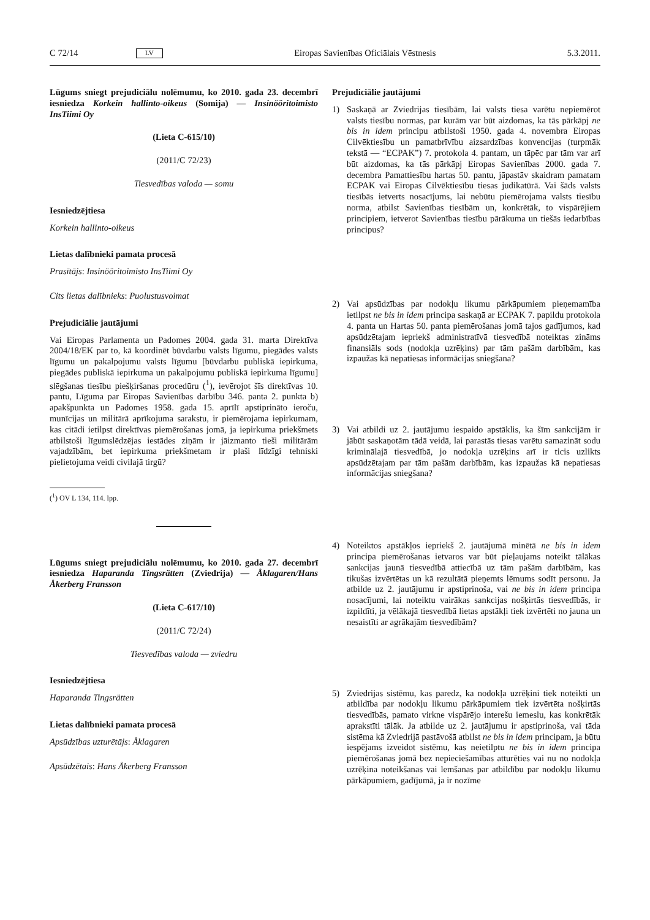C 72/14 LV Eiropas Savienības Oficiālais Vēstnesis 5.3.2011.
Lūgums sniegt prejudiciālu nolēmumu, ko 2010. gada 23. decembrī iesniedza Korkein hallinto-oikeus (Somija) — Insinööritoimisto InsTiimi Oy
(Lieta C-615/10)
(2011/C 72/23)
Tiesvedības valoda — somu
Iesniedzējtiesa
Korkein hallinto-oikeus
Lietas dalībnieki pamata procesā
Prasītājs: Insinööritoimisto InsTiimi Oy
Cits lietas dalībnieks: Puolustusvoimat
Prejudiciālie jautājumi
Vai Eiropas Parlamenta un Padomes 2004. gada 31. marta Direktīva 2004/18/EK par to, kā koordinēt būvdarbu valsts līgumu, piegādes valsts līgumu un pakalpojumu valsts līgumu [būvdarbu publiskā iepirkuma, piegādes publiskā iepirkuma un pakalpojumu publiskā iepirkuma līgumu] slēgšanas tiesību piešķiršanas procedūru (<sup>1</sup>), ievērojot šīs direktīvas 10. pantu, Līguma par Eiropas Savienības darbību 346. panta 2. punkta b) apakšpunkta un Padomes 1958. gada 15. aprīlī apstiprināto ieroču, munīcijas un militārā aprīkojuma sarakstu, ir piemērojama iepirkumam, kas citādi ietilpst direktīvas piemērošanas jomā, ja iepirkuma priekšmets atbilstoši līgumslēdzējas iestādes ziņām ir jāizmanto tieši militārām vajadzībām, bet iepirkuma priekšmetam ir plaši līdzīgi tehniski pielietojuma veidi civilajā tirgū?
(<sup>1</sup>) OV L 134, 114. lpp.
Lūgums sniegt prejudiciālu nolēmumu, ko 2010. gada 27. decembrī iesniedza Haparanda Tingsrätten (Zviedrija) — Åklagaren/Hans Åkerberg Fransson
(Lieta C-617/10)
(2011/C 72/24)
Tiesvedības valoda — zviedru
Iesniedzējtiesa
Haparanda Tingsrätten
Lietas dalībnieki pamata procesā
Apsūdzības uzturētājs: Åklagaren
Apsūdzētais: Hans Åkerberg Fransson
Prejudiciālie jautājumi
1) Saskaņā ar Zviedrijas tiesībām, lai valsts tiesa varētu nepiemērot valsts tiesību normas, par kurām var būt aizdomas, ka tās pārkāpj ne bis in idem principu atbilstoši 1950. gada 4. novembra Eiropas Cilvēktiesību un pamatbrīvību aizsardzības konvencijas (turpmāk tekstā — “ECPAK”) 7. protokola 4. pantam, un tāpēc par tām var arī būt aizdomas, ka tās pārkāpj Eiropas Savienības 2000. gada 7. decembra Pamattiesību hartas 50. pantu, jāpastāv skaidram pamatam ECPAK vai Eiropas Cilvēktiesību tiesas judikatūrā. Vai šāds valsts tiesībās ietverts nosacījums, lai nebūtu piemērojama valsts tiesību norma, atbilst Savienības tiesībām un, konkrētāk, to vispārējiem principiem, ietverot Savienības tiesību pārākuma un tiešās iedarbības principus?
2) Vai apsūdzības par nodokļu likumu pārkāpumiem pieņemamība ietilpst ne bis in idem principa saskaņā ar ECPAK 7. papildu protokola 4. panta un Hartas 50. panta piemērošanas jomā tajos gadījumos, kad apsūdzētajam iepriekš administratīvā tiesvedībā noteiktas zināms finansiāls sods (nodokļa uzrēķins) par tām pašām darbībām, kas izpaužas kā nepatiesas informācijas sniegšana?
3) Vai atbildi uz 2. jautājumu iespaido apstāklis, ka šīm sankcijām ir jābūt saskaņotām tādā veidā, lai parastās tiesas varētu samazināt sodu kriminālajā tiesvedībā, jo nodokļa uzrēķins arī ir ticis uzlikts apsūdzētajam par tām pašām darbībām, kas izpaužas kā nepatiesas informācijas sniegšana?
4) Noteiktos apstākļos iepriekš 2. jautājumā minētā ne bis in idem principa piemērošanas ietvaros var būt pieļaujams noteikt tālākas sankcijas jaunā tiesvedībā attiecībā uz tām pašām darbībām, kas tikušas izvērtētas un kā rezultātā pieņemts lēmums sodīt personu. Ja atbilde uz 2. jautājumu ir apstiprinoša, vai ne bis in idem principa nosacījumi, lai noteiktu vairākas sankcijas nošķirtās tiesvedībās, ir izpildīti, ja vēlākajā tiesvedībā lietas apstākļi tiek izvērtēti no jauna un nesaistīti ar agrākajām tiesvedībām?
5) Zviedrijas sistēmu, kas paredz, ka nodokļa uzrēķini tiek noteikti un atbildība par nodokļu likumu pārkāpumiem tiek izvērtēta nošķirtās tiesvedībās, pamato virkne vispārējo interešu iemeslu, kas konkrētāk aprakstīti tālāk. Ja atbilde uz 2. jautājumu ir apstiprinoša, vai tāda sistēma kā Zviedrijā pastāvošā atbilst ne bis in idem principam, ja būtu iespējams izveidot sistēmu, kas neietilptu ne bis in idem principa piemērošanas jomā bez nepieciešamības atturēties vai nu no nodokļa uzrēķina noteikšanas vai lemšanas par atbildību par nodokļu likumu pārkāpumiem, gadījumā, ja ir nozīme